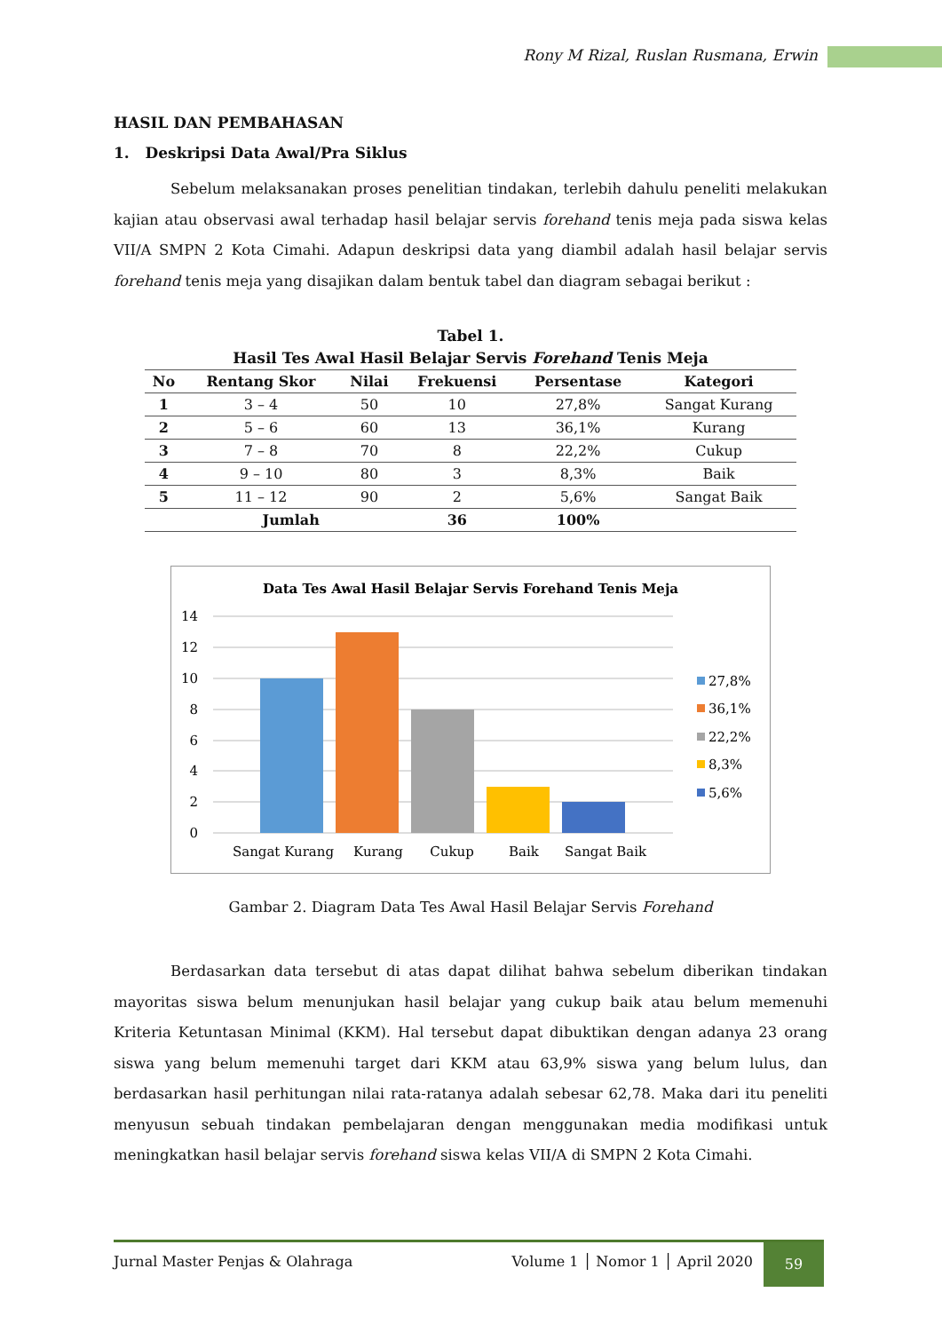Rony M Rizal, Ruslan Rusmana, Erwin
HASIL DAN PEMBAHASAN
1. Deskripsi Data Awal/Pra Siklus
Sebelum melaksanakan proses penelitian tindakan, terlebih dahulu peneliti melakukan kajian atau observasi awal terhadap hasil belajar servis forehand tenis meja pada siswa kelas VII/A SMPN 2 Kota Cimahi. Adapun deskripsi data yang diambil adalah hasil belajar servis forehand tenis meja yang disajikan dalam bentuk tabel dan diagram sebagai berikut :
Tabel 1.
Hasil Tes Awal Hasil Belajar Servis Forehand Tenis Meja
| No | Rentang Skor | Nilai | Frekuensi | Persentase | Kategori |
| --- | --- | --- | --- | --- | --- |
| 1 | 3 – 4 | 50 | 10 | 27,8% | Sangat Kurang |
| 2 | 5 – 6 | 60 | 13 | 36,1% | Kurang |
| 3 | 7 – 8 | 70 | 8 | 22,2% | Cukup |
| 4 | 9 – 10 | 80 | 3 | 8,3% | Baik |
| 5 | 11 – 12 | 90 | 2 | 5,6% | Sangat Baik |
| | Jumlah | | 36 | 100% | |
Data Tes Awal Hasil Belajar Servis Forehand Tenis Meja
14
12
10
8
6
4
2
0
Sangat Kurang
Kurang
Cukup
Baik
Sangat Baik
27,8%
36,1%
22,2%
8,3%
5,6%
Gambar 2. Diagram Data Tes Awal Hasil Belajar Servis Forehand
Berdasarkan data tersebut di atas dapat dilihat bahwa sebelum diberikan tindakan mayoritas siswa belum menunjukan hasil belajar yang cukup baik atau belum memenuhi Kriteria Ketuntasan Minimal (KKM). Hal tersebut dapat dibuktikan dengan adanya 23 orang siswa yang belum memenuhi target dari KKM atau 63,9% siswa yang belum lulus, dan berdasarkan hasil perhitungan nilai rata-ratanya adalah sebesar 62,78. Maka dari itu peneliti menyusun sebuah tindakan pembelajaran dengan menggunakan media modifikasi untuk meningkatkan hasil belajar servis forehand siswa kelas VII/A di SMPN 2 Kota Cimahi.
Jurnal Master Penjas & Olahraga Volume 1 │ Nomor 1 │ April 2020
59